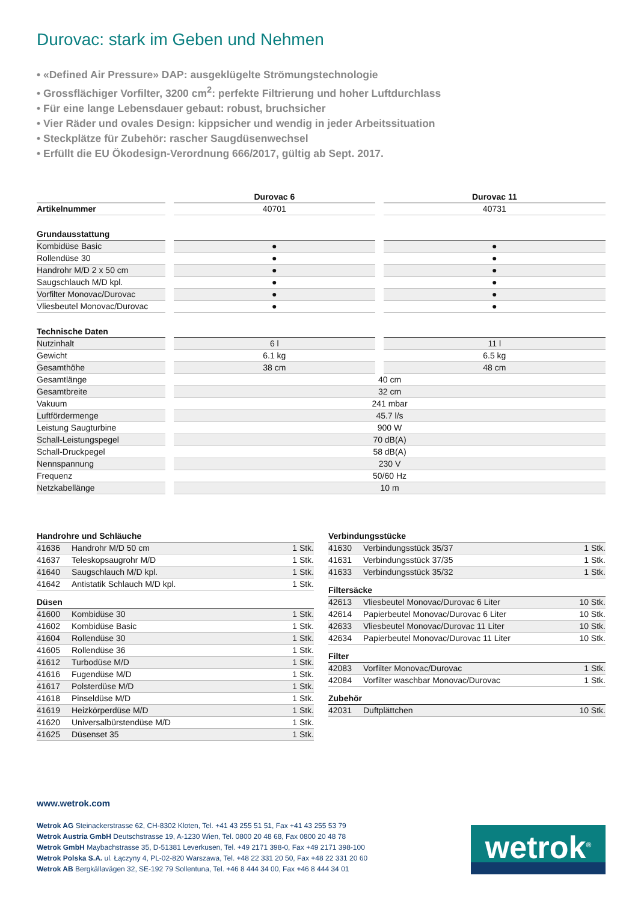Durovac: stark im Geben und Nehmen
• «Defined Air Pressure» DAP: ausgeklügelte Strömungstechnologie
• Grossflächiger Vorfilter, 3200 cm<sup>2</sup>: perfekte Filtrierung und hoher Luftdurchlass
• Für eine lange Lebensdauer gebaut: robust, bruchsicher
• Vier Räder und ovales Design: kippsicher und wendig in jeder Arbeitssituation
• Steckplätze für Zubehör: rascher Saugdüsenwechsel
• Erfüllt die EU Ökodesign-Verordnung 666/2017, gültig ab Sept. 2017.
| | Durovac 6 | Durovac 11 |
| --- | --- | --- |
| Artikelnummer | 40701 | 40731 |
| Grundausstattung | | |
| Kombidüse Basic | ● | ● |
| Rollendüse 30 | ● | ● |
| Handrohr M/D 2 x 50 cm | ● | ● |
| Saugschlauch M/D kpl. | ● | ● |
| Vorfilter Monovac/Durovac | ● | ● |
| Vliesbeutel Monovac/Durovac | ● | ● |
| Technische Daten | | |
| Nutzinhalt | 6 l | 11 l |
| Gewicht | 6.1 kg | 6.5 kg |
| Gesamthöhe | 38 cm | 48 cm |
| Gesamtlänge | 40 cm | |
| Gesamtbreite | 32 cm | |
| Vakuum | 241 mbar | |
| Luftfördermenge | 45.7 l/s | |
| Leistung Saugturbine | 900 W | |
| Schall-Leistungspegel | 70 dB(A) | |
| Schall-Druckpegel | 58 dB(A) | |
| Nennspannung | 230 V | |
| Frequenz | 50/60 Hz | |
| Netzkabellänge | 10 m | |
Handrohre und Schläuche
| 41636 | Handrohr M/D 50 cm | 1 Stk. |
| 41637 | Teleskopsaugrohr M/D | 1 Stk. |
| 41640 | Saugschlauch M/D kpl. | 1 Stk. |
| 41642 | Antistatik Schlauch M/D kpl. | 1 Stk. |
Düsen
| 41600 | Kombidüse 30 | 1 Stk. |
| 41602 | Kombidüse Basic | 1 Stk. |
| 41604 | Rollendüse 30 | 1 Stk. |
| 41605 | Rollendüse 36 | 1 Stk. |
| 41612 | Turbodüse M/D | 1 Stk. |
| 41616 | Fugendüse M/D | 1 Stk. |
| 41617 | Polsterdüse M/D | 1 Stk. |
| 41618 | Pinseldüse M/D | 1 Stk. |
| 41619 | Heizkörperdüse M/D | 1 Stk. |
| 41620 | Universalbürstendüse M/D | 1 Stk. |
| 41625 | Düsenset 35 | 1 Stk. |
Verbindungsstücke
| 41630 | Verbindungsstück 35/37 | 1 Stk. |
| 41631 | Verbindungsstück 37/35 | 1 Stk. |
| 41633 | Verbindungsstück 35/32 | 1 Stk. |
Filtersäcke
| 42613 | Vliesbeutel Monovac/Durovac 6 Liter | 10 Stk. |
| 42614 | Papierbeutel Monovac/Durovac 6 Liter | 10 Stk. |
| 42633 | Vliesbeutel Monovac/Durovac 11 Liter | 10 Stk. |
| 42634 | Papierbeutel Monovac/Durovac 11 Liter | 10 Stk. |
Filter
| 42083 | Vorfilter Monovac/Durovac | 1 Stk. |
| 42084 | Vorfilter waschbar Monovac/Durovac | 1 Stk. |
Zubehör
| 42031 | Duftplättchen | 10 Stk. |
www.wetrok.com
Wetrok AG Steinackerstrasse 62, CH-8302 Kloten, Tel. +41 43 255 51 51, Fax +41 43 255 53 79
Wetrok Austria GmbH Deutschstrasse 19, A-1230 Wien, Tel. 0800 20 48 68, Fax 0800 20 48 78
Wetrok GmbH Maybachstrasse 35, D-51381 Leverkusen, Tel. +49 2171 398-0, Fax +49 2171 398-100
Wetrok Polska S.A. ul. Łączyny 4, PL-02-820 Warszawa, Tel. +48 22 331 20 50, Fax +48 22 331 20 60
Wetrok AB Bergkällavägen 32, SE-192 79 Sollentuna, Tel. +46 8 444 34 00, Fax +46 8 444 34 01
wetrok<sup>®</sup>